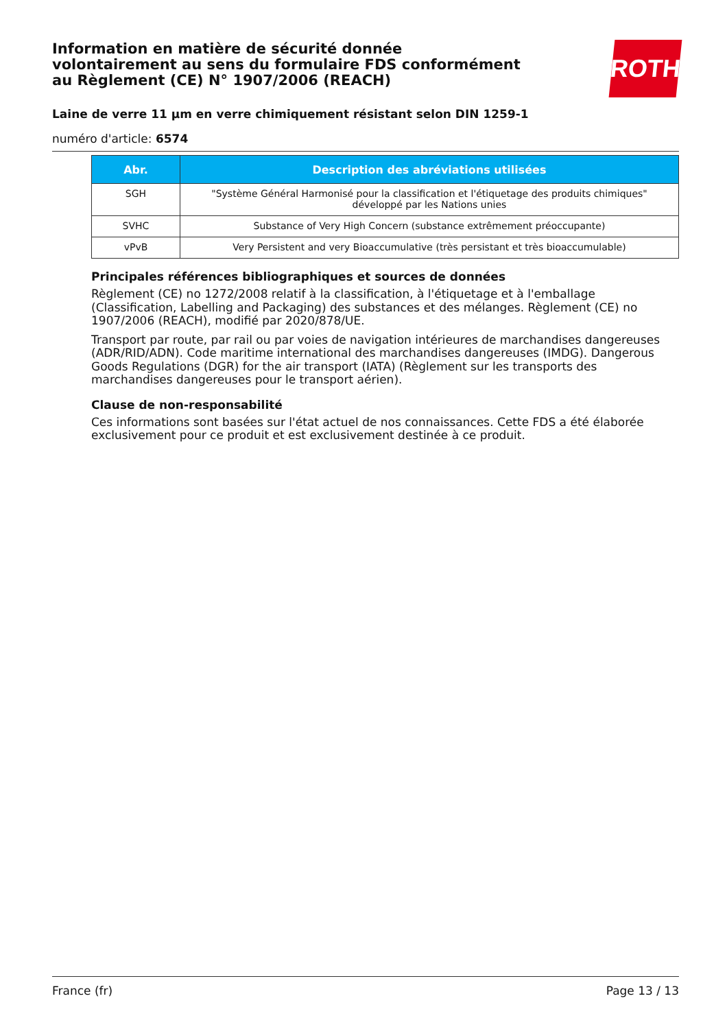Information en matière de sécurité donnée
volontairement au sens du formulaire FDS conformément
au Règlement (CE) N° 1907/2006 (REACH)
ROTH
Laine de verre 11 µm en verre chimiquement résistant selon DIN 1259-1
numéro d'article: 6574
| Abr. | Description des abréviations utilisées |
| --- | --- |
| SGH | "Système Général Harmonisé pour la classification et l'étiquetage des produits chimiques" développé par les Nations unies |
| SVHC | Substance of Very High Concern (substance extrêmement préoccupante) |
| vPvB | Very Persistent and very Bioaccumulative (très persistant et très bioaccumulable) |
Principales références bibliographiques et sources de données
Règlement (CE) no 1272/2008 relatif à la classification, à l'étiquetage et à l'emballage (Classification, Labelling and Packaging) des substances et des mélanges. Règlement (CE) no 1907/2006 (REACH), modifié par 2020/878/UE.
Transport par route, par rail ou par voies de navigation intérieures de marchandises dangereuses (ADR/RID/ADN). Code maritime international des marchandises dangereuses (IMDG). Dangerous Goods Regulations (DGR) for the air transport (IATA) (Règlement sur les transports des marchandises dangereuses pour le transport aérien).
Clause de non-responsabilité
Ces informations sont basées sur l'état actuel de nos connaissances. Cette FDS a été élaborée exclusivement pour ce produit et est exclusivement destinée à ce produit.
France (fr) Page 13 / 13